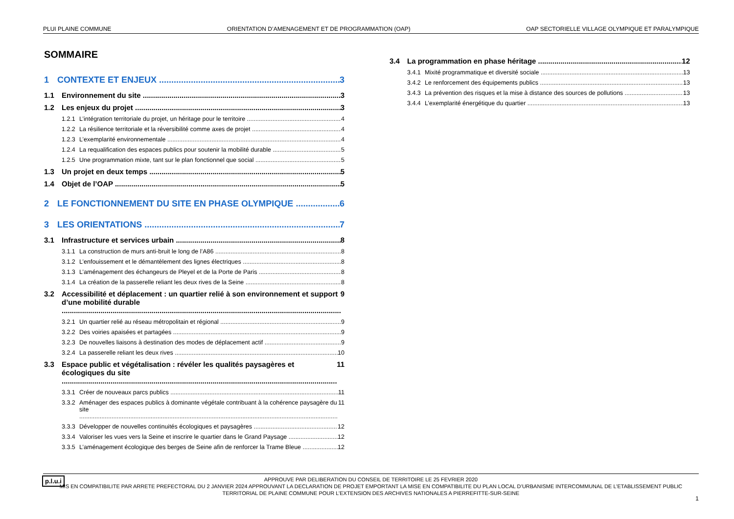PLUI PLAINE COMMUNE ORIENTATION D’AMENAGEMENT ET DE PROGRAMMATION (OAP) OAP SECTORIELLE VILLAGE OLYMPIQUE ET PARALYMPIQUE
SOMMAIRE
1 CONTEXTE ET ENJEUX 3
1.1 Environnement du site 3
1.2 Les enjeux du projet 3
1.2.1 L’intégration territoriale du projet, un héritage pour le territoire 4
1.2.2 La résilience territoriale et la réversibilité comme axes de projet 4
1.2.3 L’exemplarité environnementale 4
1.2.4 La requalification des espaces publics pour soutenir la mobilité durable 5
1.2.5 Une programmation mixte, tant sur le plan fonctionnel que social 5
1.3 Un projet en deux temps 5
1.4 Objet de l’OAP 5
2 LE FONCTIONNEMENT DU SITE EN PHASE OLYMPIQUE 6
3 LES ORIENTATIONS 7
3.1 Infrastructure et services urbain 8
3.1.1 La construction de murs anti-bruit le long de l’A86 8
3.1.2 L’enfouissement et le démantèlement des lignes électriques 8
3.1.3 L’aménagement des échangeurs de Pleyel et de la Porte de Paris 8
3.1.4 La création de la passerelle reliant les deux rives de la Seine 8
3.2 Accessibilité et déplacement : un quartier relié à son environnement et support d’une mobilité durable 9
3.2.1 Un quartier relié au réseau métropolitain et régional 9
3.2.2 Des voiries apaisées et partagées 9
3.2.3 De nouvelles liaisons à destination des modes de déplacement actif 9
3.2.4 La passerelle reliant les deux rives 10
3.3 Espace public et végétalisation : révéler les qualités paysagères et écologiques du site 11
3.3.1 Créer de nouveaux parcs publics 11
3.3.2 Aménager des espaces publics à dominante végétale contribuant à la cohérence paysagère du site 11
3.3.3 Développer de nouvelles continuités écologiques et paysagères 12
3.3.4 Valoriser les vues vers la Seine et inscrire le quartier dans le Grand Paysage 12
3.3.5 L’aménagement écologique des berges de Seine afin de renforcer la Trame Bleue 12
3.4 La programmation en phase héritage 12
3.4.1 Mixité programmatique et diversité sociale 13
3.4.2 Le renforcement des équipements publics 13
3.4.3 La prévention des risques et la mise à distance des sources de pollutions 13
3.4.4 L’exemplarité énergétique du quartier 13
p.l.u.i
APPROUVE PAR DELIBERATION DU CONSEIL DE TERRITOIRE LE 25 FEVRIER 2020
MIS EN COMPATIBILITE PAR ARRETE PREFECTORAL DU 2 JANVIER 2024 APPROUVANT LA DECLARATION DE PROJET EMPORTANT LA MISE EN COMPATIBILITE DU PLAN LOCAL D’URBANISME INTERCOMMUNAL DE L’ETABLISSEMENT PUBLIC TERRITORIAL DE PLAINE COMMUNE POUR L’EXTENSION DES ARCHIVES NATIONALES A PIERREFITTE-SUR-SEINE
1